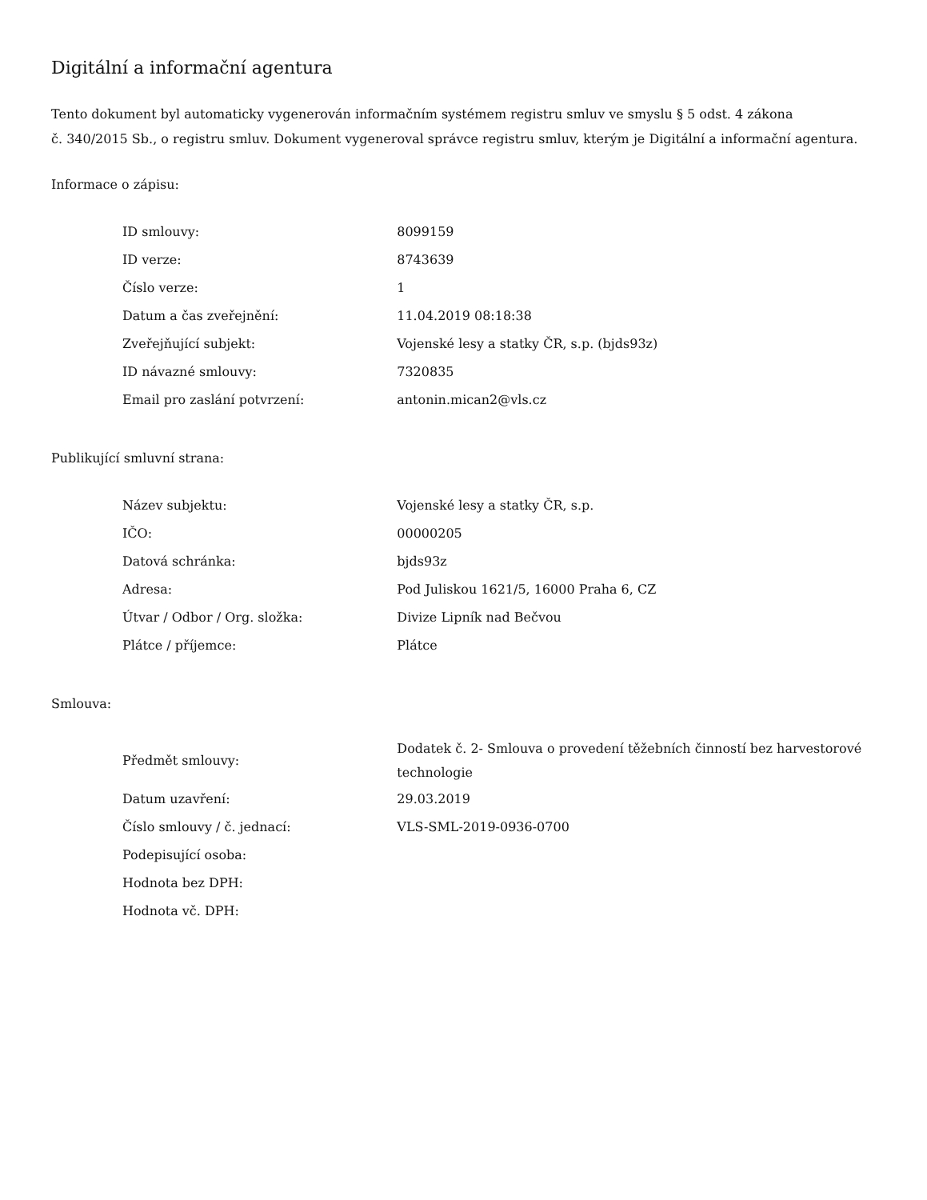Digitální a informační agentura
Tento dokument byl automaticky vygenerován informačním systémem registru smluv ve smyslu § 5 odst. 4 zákona
č. 340/2015 Sb., o registru smluv. Dokument vygeneroval správce registru smluv, kterým je Digitální a informační agentura.
Informace o zápisu:
| ID smlouvy: | 8099159 |
| ID verze: | 8743639 |
| Číslo verze: | 1 |
| Datum a čas zveřejnění: | 11.04.2019 08:18:38 |
| Zveřejňující subjekt: | Vojenské lesy a statky ČR, s.p. (bjds93z) |
| ID návazné smlouvy: | 7320835 |
| Email pro zaslání potvrzení: | antonin.mican2@vls.cz |
Publikující smluvní strana:
| Název subjektu: | Vojenské lesy a statky ČR, s.p. |
| IČO: | 00000205 |
| Datová schránka: | bjds93z |
| Adresa: | Pod Juliskou 1621/5, 16000 Praha 6, CZ |
| Útvar / Odbor / Org. složka: | Divize Lipník nad Bečvou |
| Plátce / příjemce: | Plátce |
Smlouva:
| Předmět smlouvy: | Dodatek č. 2- Smlouva o provedení těžebních činností bez harvestorové technologie |
| Datum uzavření: | 29.03.2019 |
| Číslo smlouvy / č. jednací: | VLS-SML-2019-0936-0700 |
| Podepisující osoba: | |
| Hodnota bez DPH: | |
| Hodnota vč. DPH: | |